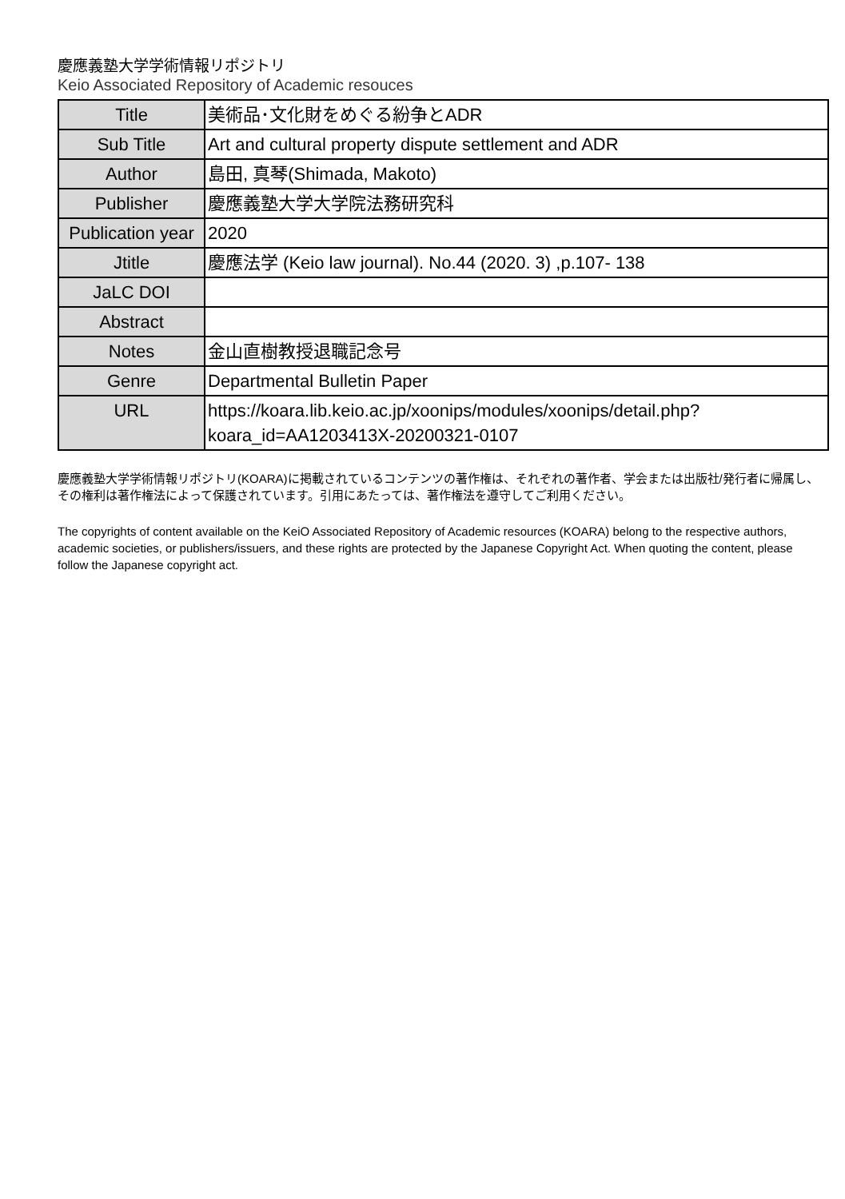慶應義塾大学学術情報リポジトリ
Keio Associated Repository of Academic resouces
| Title | 美術品･文化財をめぐる紛争とADR |
| Sub Title | Art and cultural property dispute settlement and ADR |
| Author | 島田, 真琴(Shimada, Makoto) |
| Publisher | 慶應義塾大学大学院法務研究科 |
| Publication year | 2020 |
| Jtitle | 慶應法学 (Keio law journal). No.44 (2020. 3) ,p.107- 138 |
| JaLC DOI | |
| Abstract | |
| Notes | 金山直樹教授退職記念号 |
| Genre | Departmental Bulletin Paper |
| URL | https://koara.lib.keio.ac.jp/xoonips/modules/xoonips/detail.php?koara_id=AA1203413X-20200321-0107 |
慶應義塾大学学術情報リポジトリ(KOARA)に掲載されているコンテンツの著作権は、それぞれの著作者、学会または出版社/発行者に帰属し、その権利は著作権法によって保護されています。引用にあたっては、著作権法を遵守してご利用ください。
The copyrights of content available on the KeiO Associated Repository of Academic resources (KOARA) belong to the respective authors, academic societies, or publishers/issuers, and these rights are protected by the Japanese Copyright Act. When quoting the content, please follow the Japanese copyright act.